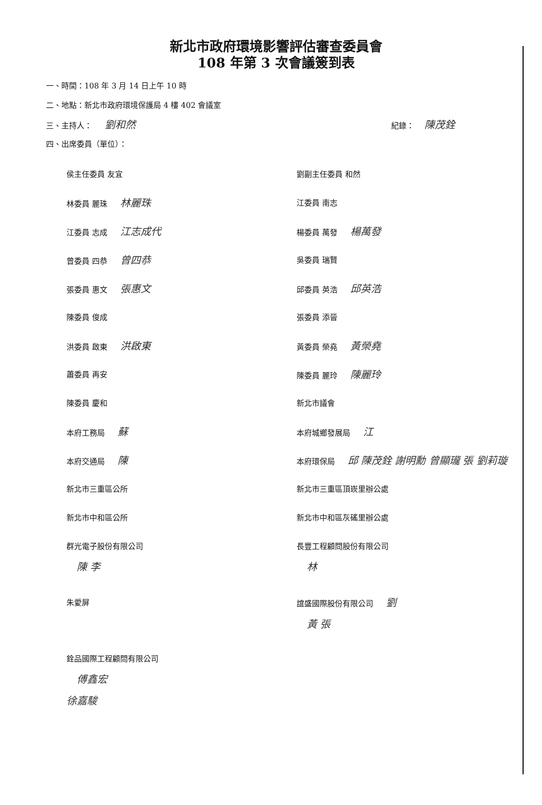新北市政府環境影響評估審查委員會
108 年第 3 次會議簽到表
一、時間：108 年 3 月 14 日上午 10 時
二、地點：新北市政府環境保護局 4 樓 402 會議室
三、主持人： 劉和然 紀錄： 陳茂銓
四、出席委員（單位）：
侯主任委員 友宜
劉副主任委員 和然
林委員 麗珠 林麗珠
江委員 南志
江委員 志成 江志成代
楊委員 萬發 楊萬發
曾委員 四恭 曾四恭
吳委員 瑞賢
張委員 惠文 張惠文
邱委員 英浩 邱英浩
陳委員 俊成
張委員 添晉
洪委員 啟東 洪啟東
黃委員 榮堯 黃榮堯
蕭委員 再安
陳委員 麗玲 陳麗玲
陳委員 慶和
新北市議會
本府工務局 蘇
本府城鄉發展局 江
本府交通局 陳
本府環保局 邱 陳茂銓 謝明勳 曾顯瓏 張 劉莉璇
新北市三重區公所
新北市三重區頂崁里辦公處
新北市中和區公所
新北市中和區灰磘里辦公處
群光電子股份有限公司
陳 李
長豐工程顧問股份有限公司
林
朱愛屏
誼盛國際股份有限公司 劉
黃 張
銓品國際工程顧問有限公司
傅鑫宏
徐嘉駿